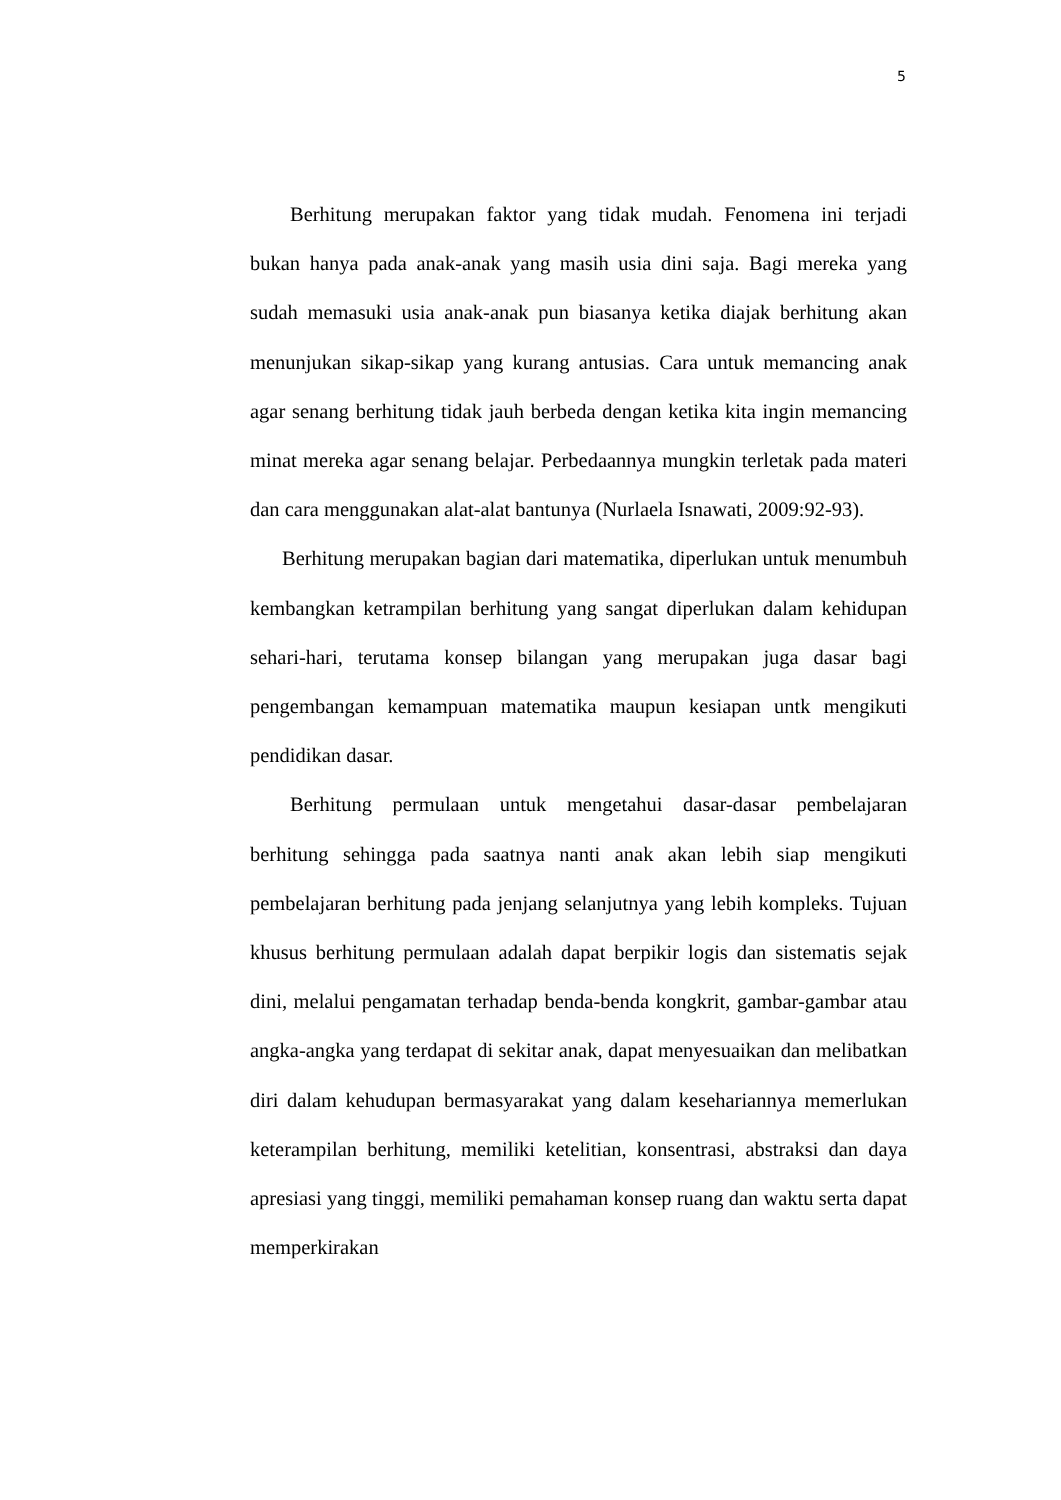5
Berhitung merupakan faktor yang tidak mudah. Fenomena ini terjadi bukan hanya pada anak-anak yang masih usia dini saja. Bagi mereka yang sudah memasuki usia anak-anak pun biasanya ketika diajak berhitung akan menunjukan sikap-sikap yang kurang antusias. Cara untuk memancing anak agar senang berhitung tidak jauh berbeda dengan ketika kita ingin memancing minat mereka agar senang belajar. Perbedaannya mungkin terletak pada materi dan cara menggunakan alat-alat bantunya (Nurlaela Isnawati, 2009:92-93).
Berhitung merupakan bagian dari matematika, diperlukan untuk menumbuh kembangkan ketrampilan berhitung yang sangat diperlukan dalam kehidupan sehari-hari, terutama konsep bilangan yang merupakan juga dasar bagi pengembangan kemampuan matematika maupun kesiapan untk mengikuti pendidikan dasar.
Berhitung permulaan untuk mengetahui dasar-dasar pembelajaran berhitung sehingga pada saatnya nanti anak akan lebih siap mengikuti pembelajaran berhitung pada jenjang selanjutnya yang lebih kompleks. Tujuan khusus berhitung permulaan adalah dapat berpikir logis dan sistematis sejak dini, melalui pengamatan terhadap benda-benda kongkrit, gambar-gambar atau angka-angka yang terdapat di sekitar anak, dapat menyesuaikan dan melibatkan diri dalam kehudupan bermasyarakat yang dalam kesehariannya memerlukan keterampilan berhitung, memiliki ketelitian, konsentrasi, abstraksi dan daya apresiasi yang tinggi, memiliki pemahaman konsep ruang dan waktu serta dapat memperkirakan